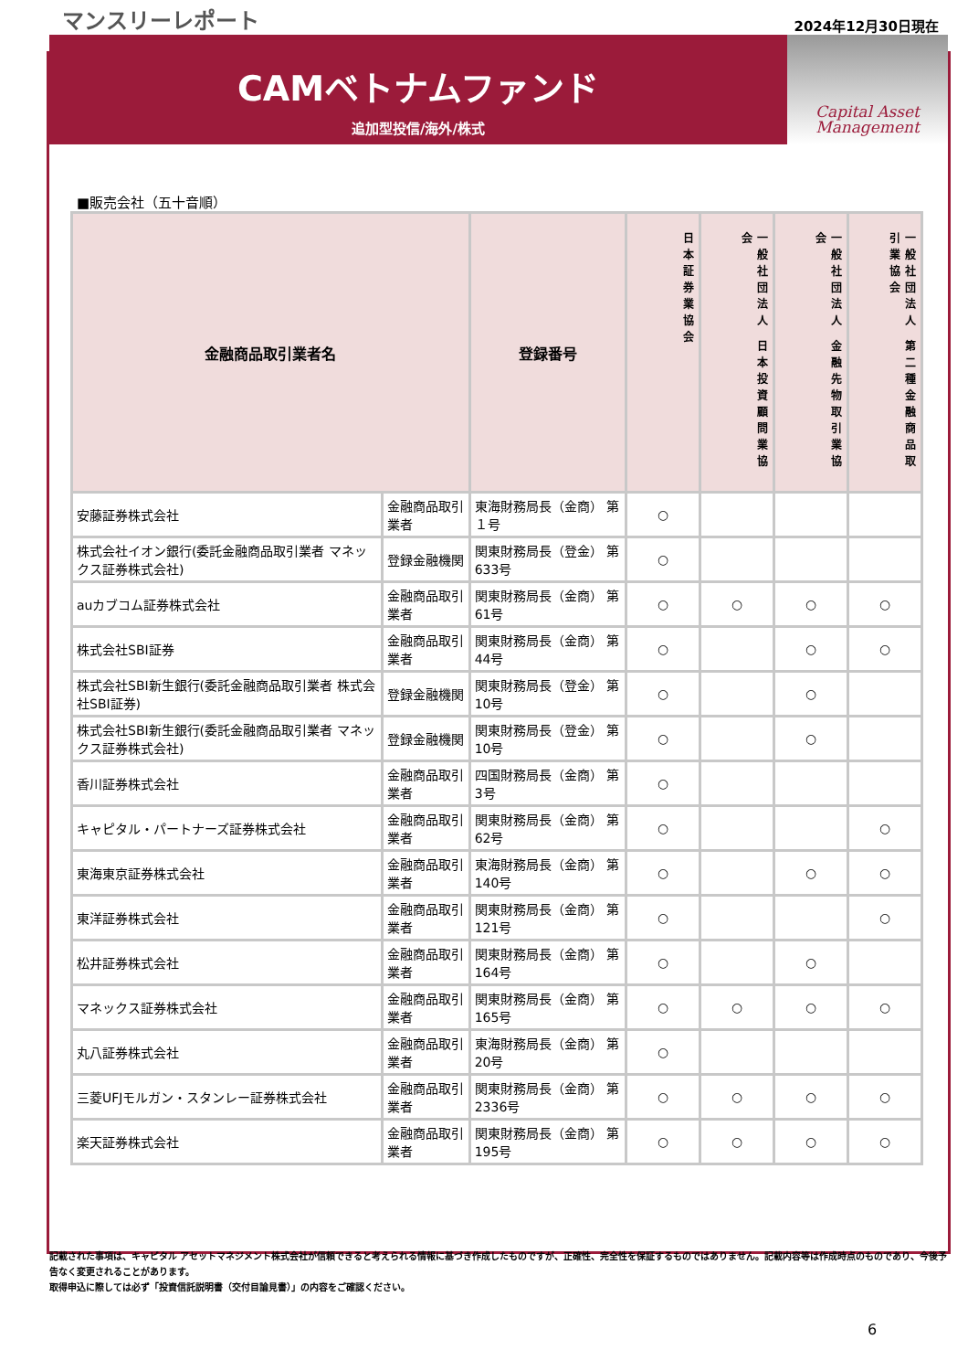マンスリーレポート 2024年12月30日現在
CAMベトナムファンド
追加型投信/海外/株式
Capital Asset
Management
■販売会社（五十音順）
| 金融商品取引業者名 | | 登録番号 | 日本証券業協会 | 一般社団法人 日本投資顧問業協会 | 一般社団法人 金融先物取引業協会 | 一般社団法人 第二種金融商品取引業協会 |
| --- | --- | --- | --- | --- | --- | --- |
| 安藤証券株式会社 | 金融商品取引業者 | 東海財務局長（金商） 第１号 | ○ | | | |
| 株式会社イオン銀行(委託金融商品取引業者 マネックス証券株式会社) | 登録金融機関 | 関東財務局長（登金） 第633号 | ○ | | | |
| auカブコム証券株式会社 | 金融商品取引業者 | 関東財務局長（金商） 第61号 | ○ | ○ | ○ | ○ |
| 株式会社SBI証券 | 金融商品取引業者 | 関東財務局長（金商） 第44号 | ○ | | ○ | ○ |
| 株式会社SBI新生銀行(委託金融商品取引業者 株式会社SBI証券) | 登録金融機関 | 関東財務局長（登金） 第10号 | ○ | | ○ | |
| 株式会社SBI新生銀行(委託金融商品取引業者 マネックス証券株式会社) | 登録金融機関 | 関東財務局長（登金） 第10号 | ○ | | ○ | |
| 香川証券株式会社 | 金融商品取引業者 | 四国財務局長（金商） 第3号 | ○ | | | |
| キャピタル・パートナーズ証券株式会社 | 金融商品取引業者 | 関東財務局長（金商） 第62号 | ○ | | | ○ |
| 東海東京証券株式会社 | 金融商品取引業者 | 東海財務局長（金商） 第140号 | ○ | | ○ | ○ |
| 東洋証券株式会社 | 金融商品取引業者 | 関東財務局長（金商） 第121号 | ○ | | | ○ |
| 松井証券株式会社 | 金融商品取引業者 | 関東財務局長（金商） 第164号 | ○ | | ○ | |
| マネックス証券株式会社 | 金融商品取引業者 | 関東財務局長（金商） 第165号 | ○ | ○ | ○ | ○ |
| 丸八証券株式会社 | 金融商品取引業者 | 東海財務局長（金商） 第20号 | ○ | | | |
| 三菱UFJモルガン・スタンレー証券株式会社 | 金融商品取引業者 | 関東財務局長（金商） 第2336号 | ○ | ○ | ○ | ○ |
| 楽天証券株式会社 | 金融商品取引業者 | 関東財務局長（金商） 第195号 | ○ | ○ | ○ | ○ |
記載された事項は、キャピタル アセットマネジメント株式会社が信頼できると考えられる情報に基づき作成したものですが、正確性、完全性を保証するものではありません。記載内容等は作成時点のものであり、今後予告なく変更されることがあります。
取得申込に際しては必ず「投資信託説明書（交付目論見書）」の内容をご確認ください。
6